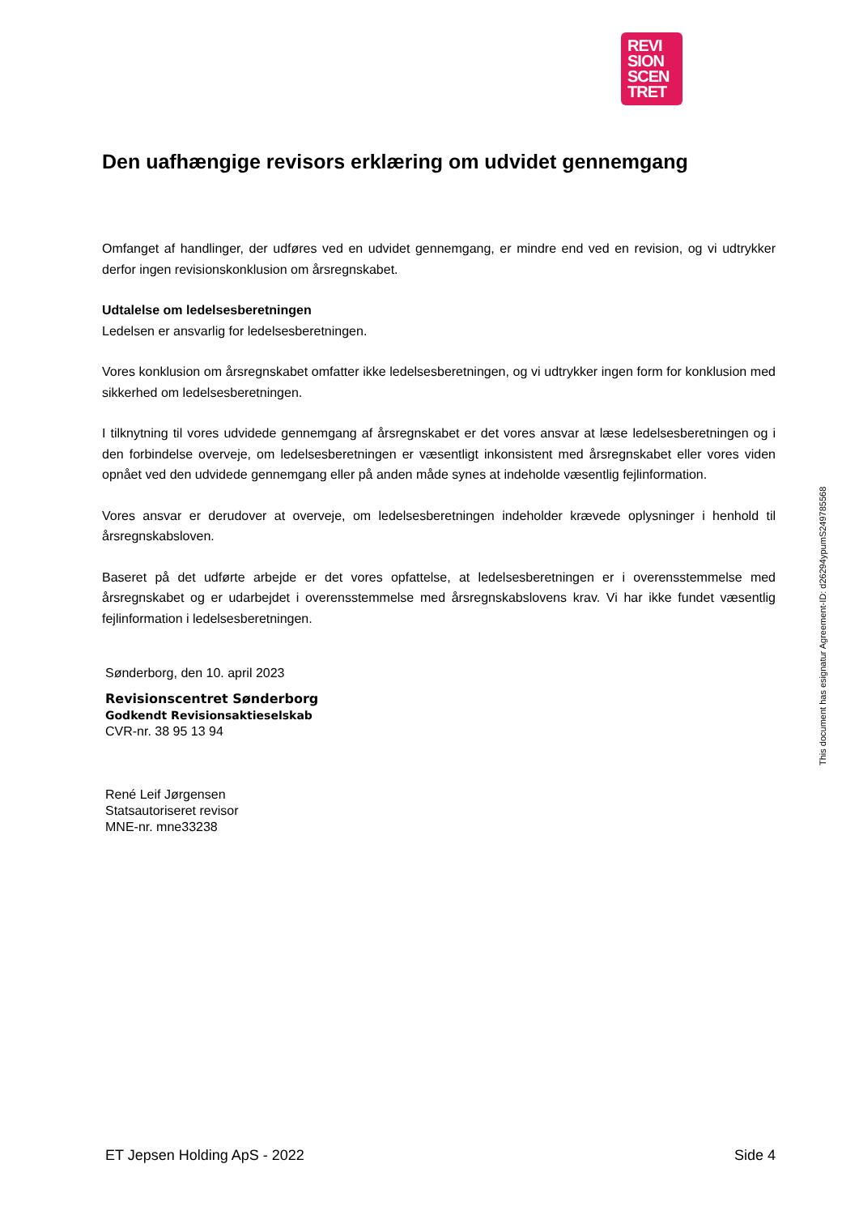REVI
SION
SCEN
TRET
Den uafhængige revisors erklæring om udvidet gennemgang
Omfanget af handlinger, der udføres ved en udvidet gennemgang, er mindre end ved en revision, og vi udtrykker derfor ingen revisionskonklusion om årsregnskabet.
Udtalelse om ledelsesberetningen
Ledelsen er ansvarlig for ledelsesberetningen.
Vores konklusion om årsregnskabet omfatter ikke ledelsesberetningen, og vi udtrykker ingen form for konklusion med sikkerhed om ledelsesberetningen.
I tilknytning til vores udvidede gennemgang af årsregnskabet er det vores ansvar at læse ledelsesberetningen og i den forbindelse overveje, om ledelsesberetningen er væsentligt inkonsistent med årsregnskabet eller vores viden opnået ved den udvidede gennemgang eller på anden måde synes at indeholde væsentlig fejlinformation.
Vores ansvar er derudover at overveje, om ledelsesberetningen indeholder krævede oplysninger i henhold til årsregnskabsloven.
Baseret på det udførte arbejde er det vores opfattelse, at ledelsesberetningen er i overensstemmelse med årsregnskabet og er udarbejdet i overensstemmelse med årsregnskabslovens krav. Vi har ikke fundet væsentlig fejlinformation i ledelsesberetningen.
Sønderborg, den 10. april 2023
Revisionscentret Sønderborg
Godkendt Revisionsaktieselskab
CVR-nr. 38 95 13 94
René Leif Jørgensen
Statsautoriseret revisor
MNE-nr. mne33238
This document has esignatur Agreement-ID: d26294ypumS249785568
ET Jepsen Holding ApS - 2022 Side 4